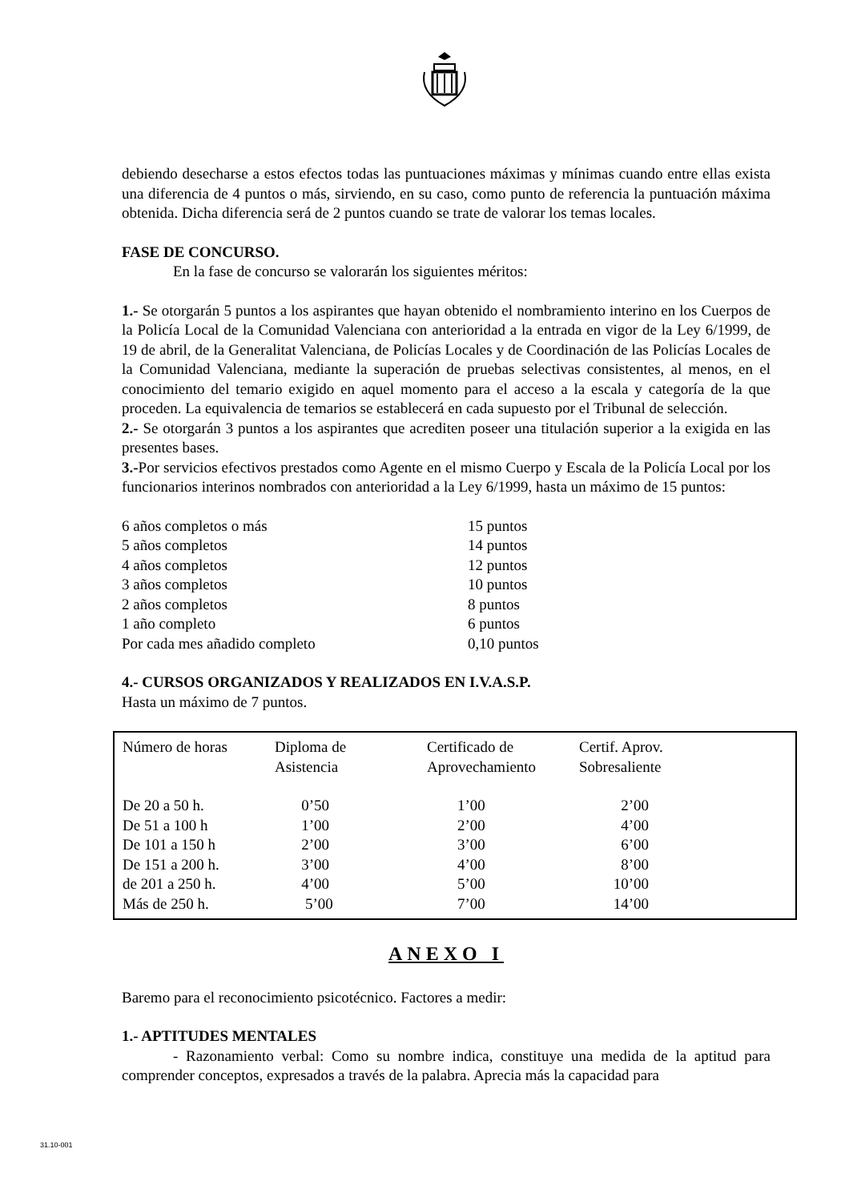debiendo desecharse a estos efectos todas las puntuaciones máximas y mínimas cuando entre ellas exista una diferencia de 4 puntos o más, sirviendo, en su caso, como punto de referencia la puntuación máxima obtenida. Dicha diferencia será de 2 puntos cuando se trate de valorar los temas locales.
FASE DE CONCURSO.
En la fase de concurso se valorarán los siguientes méritos:
1.- Se otorgarán 5 puntos a los aspirantes que hayan obtenido el nombramiento interino en los Cuerpos de la Policía Local de la Comunidad Valenciana con anterioridad a la entrada en vigor de la Ley 6/1999, de 19 de abril, de la Generalitat Valenciana, de Policías Locales y de Coordinación de las Policías Locales de la Comunidad Valenciana, mediante la superación de pruebas selectivas consistentes, al menos, en el conocimiento del temario exigido en aquel momento para el acceso a la escala y categoría de la que proceden. La equivalencia de temarios se establecerá en cada supuesto por el Tribunal de selección.
2.- Se otorgarán 3 puntos a los aspirantes que acrediten poseer una titulación superior a la exigida en las presentes bases.
3.-Por servicios efectivos prestados como Agente en el mismo Cuerpo y Escala de la Policía Local por los funcionarios interinos nombrados con anterioridad a la Ley 6/1999, hasta un máximo de 15 puntos:
| 6 años completos o más | 15 puntos |
| 5 años completos | 14 puntos |
| 4 años completos | 12 puntos |
| 3 años completos | 10 puntos |
| 2 años completos | 8 puntos |
| 1 año completo | 6 puntos |
| Por cada mes añadido completo | 0,10 puntos |
4.- CURSOS ORGANIZADOS Y REALIZADOS EN I.V.A.S.P.
Hasta un máximo de 7 puntos.
| Número de horas | Diploma de Asistencia | Certificado de Aprovechamiento | Certif. Aprov. Sobresaliente |
| --- | --- | --- | --- |
| De 20 a 50 h. | 0’50 | 1’00 | 2’00 |
| De 51 a 100 h | 1’00 | 2’00 | 4’00 |
| De 101 a 150 h | 2’00 | 3’00 | 6’00 |
| De 151 a 200 h. | 3’00 | 4’00 | 8’00 |
| de 201 a 250 h. | 4’00 | 5’00 | 10’00 |
| Más de 250 h. | 5’00 | 7’00 | 14’00 |
ANEXO I
Baremo para el reconocimiento psicotécnico. Factores a medir:
1.- APTITUDES MENTALES
- Razonamiento verbal: Como su nombre indica, constituye una medida de la aptitud para comprender conceptos, expresados a través de la palabra. Aprecia más la capacidad para
31.10-001